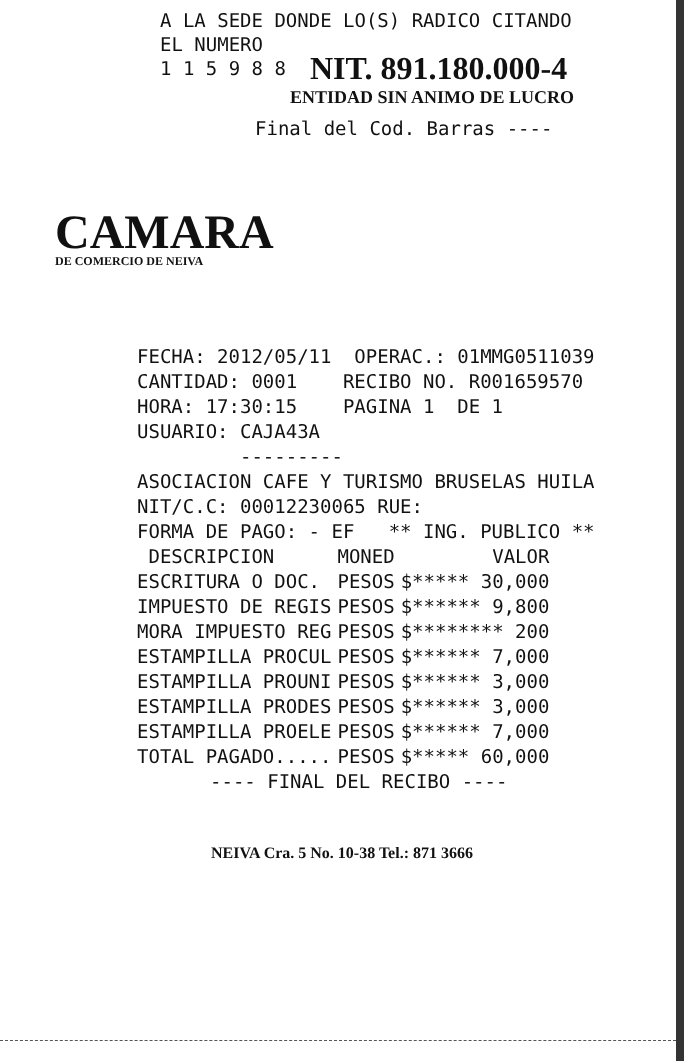A LA SEDE DONDE LO(S) RADICO CITANDO
EL NUMERO
1 1 5 9 8 8
NIT. 891.180.000-4
ENTIDAD SIN ANIMO DE LUCRO
Final del Cod. Barras ----
CAMARA
DE COMERCIO DE NEIVA
FECHA: 2012/05/11 OPERAC.: 01MMG0511039 CANTIDAD: 0001 RECIBO NO. R001659570 HORA: 17:30:15 PAGINA 1 DE 1 USUARIO: CAJA43A --------- ASOCIACION CAFE Y TURISMO BRUSELAS HUILA NIT/C.C: 00012230065 RUE: FORMA DE PAGO: - EF ** ING. PUBLICO **
| DESCRIPCION | MONED | VALOR |
| --- | --- | --- |
| ESCRITURA O DOC. | PESOS | $***** 30,000 |
| IMPUESTO DE REGIS | PESOS | $****** 9,800 |
| MORA IMPUESTO REG | PESOS | $******** 200 |
| ESTAMPILLA PROCUL | PESOS | $****** 7,000 |
| ESTAMPILLA PROUNI | PESOS | $****** 3,000 |
| ESTAMPILLA PRODES | PESOS | $****** 3,000 |
| ESTAMPILLA PROELE | PESOS | $****** 7,000 |
| TOTAL PAGADO..... | PESOS | $***** 60,000 |
---- FINAL DEL RECIBO ----
NEIVA Cra. 5 No. 10-38 Tel.: 871 3666